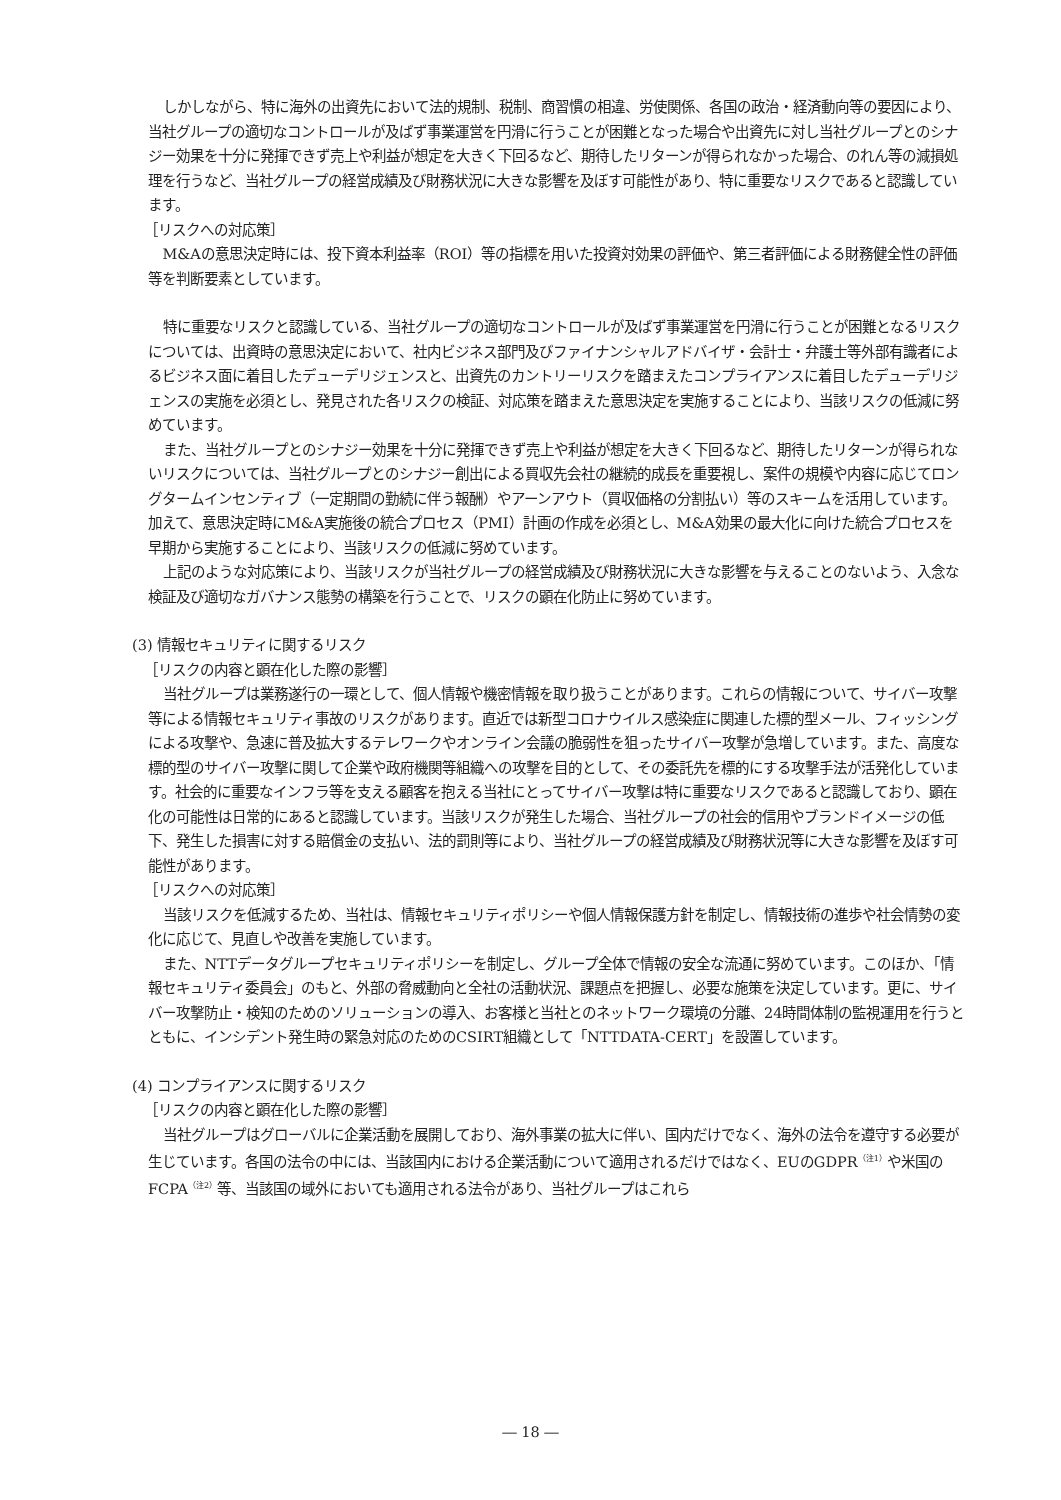しかしながら、特に海外の出資先において法的規制、税制、商習慣の相違、労使関係、各国の政治・経済動向等の要因により、当社グループの適切なコントロールが及ばず事業運営を円滑に行うことが困難となった場合や出資先に対し当社グループとのシナジー効果を十分に発揮できず売上や利益が想定を大きく下回るなど、期待したリターンが得られなかった場合、のれん等の減損処理を行うなど、当社グループの経営成績及び財務状況に大きな影響を及ぼす可能性があり、特に重要なリスクであると認識しています。
［リスクへの対応策］
M&Aの意思決定時には、投下資本利益率（ROI）等の指標を用いた投資対効果の評価や、第三者評価による財務健全性の評価等を判断要素としています。
特に重要なリスクと認識している、当社グループの適切なコントロールが及ばず事業運営を円滑に行うことが困難となるリスクについては、出資時の意思決定において、社内ビジネス部門及びファイナンシャルアドバイザ・会計士・弁護士等外部有識者によるビジネス面に着目したデューデリジェンスと、出資先のカントリーリスクを踏まえたコンプライアンスに着目したデューデリジェンスの実施を必須とし、発見された各リスクの検証、対応策を踏まえた意思決定を実施することにより、当該リスクの低減に努めています。
また、当社グループとのシナジー効果を十分に発揮できず売上や利益が想定を大きく下回るなど、期待したリターンが得られないリスクについては、当社グループとのシナジー創出による買収先会社の継続的成長を重要視し、案件の規模や内容に応じてロングタームインセンティブ（一定期間の勤続に伴う報酬）やアーンアウト（買収価格の分割払い）等のスキームを活用しています。加えて、意思決定時にM&A実施後の統合プロセス（PMI）計画の作成を必須とし、M&A効果の最大化に向けた統合プロセスを早期から実施することにより、当該リスクの低減に努めています。
上記のような対応策により、当該リスクが当社グループの経営成績及び財務状況に大きな影響を与えることのないよう、入念な検証及び適切なガバナンス態勢の構築を行うことで、リスクの顕在化防止に努めています。
(3) 情報セキュリティに関するリスク
［リスクの内容と顕在化した際の影響］
当社グループは業務遂行の一環として、個人情報や機密情報を取り扱うことがあります。これらの情報について、サイバー攻撃等による情報セキュリティ事故のリスクがあります。直近では新型コロナウイルス感染症に関連した標的型メール、フィッシングによる攻撃や、急速に普及拡大するテレワークやオンライン会議の脆弱性を狙ったサイバー攻撃が急増しています。また、高度な標的型のサイバー攻撃に関して企業や政府機関等組織への攻撃を目的として、その委託先を標的にする攻撃手法が活発化しています。社会的に重要なインフラ等を支える顧客を抱える当社にとってサイバー攻撃は特に重要なリスクであると認識しており、顕在化の可能性は日常的にあると認識しています。当該リスクが発生した場合、当社グループの社会的信用やブランドイメージの低下、発生した損害に対する賠償金の支払い、法的罰則等により、当社グループの経営成績及び財務状況等に大きな影響を及ぼす可能性があります。
［リスクへの対応策］
当該リスクを低減するため、当社は、情報セキュリティポリシーや個人情報保護方針を制定し、情報技術の進歩や社会情勢の変化に応じて、見直しや改善を実施しています。
また、NTTデータグループセキュリティポリシーを制定し、グループ全体で情報の安全な流通に努めています。このほか、「情報セキュリティ委員会」のもと、外部の脅威動向と全社の活動状況、課題点を把握し、必要な施策を決定しています。更に、サイバー攻撃防止・検知のためのソリューションの導入、お客様と当社とのネットワーク環境の分離、24時間体制の監視運用を行うとともに、インシデント発生時の緊急対応のためのCSIRT組織として「NTTDATA-CERT」を設置しています。
(4) コンプライアンスに関するリスク
［リスクの内容と顕在化した際の影響］
当社グループはグローバルに企業活動を展開しており、海外事業の拡大に伴い、国内だけでなく、海外の法令を遵守する必要が生じています。各国の法令の中には、当該国内における企業活動について適用されるだけではなく、EUのGDPR<sup>（注1）</sup>や米国のFCPA<sup>（注2）</sup>等、当該国の域外においても適用される法令があり、当社グループはこれら
― 18 ―